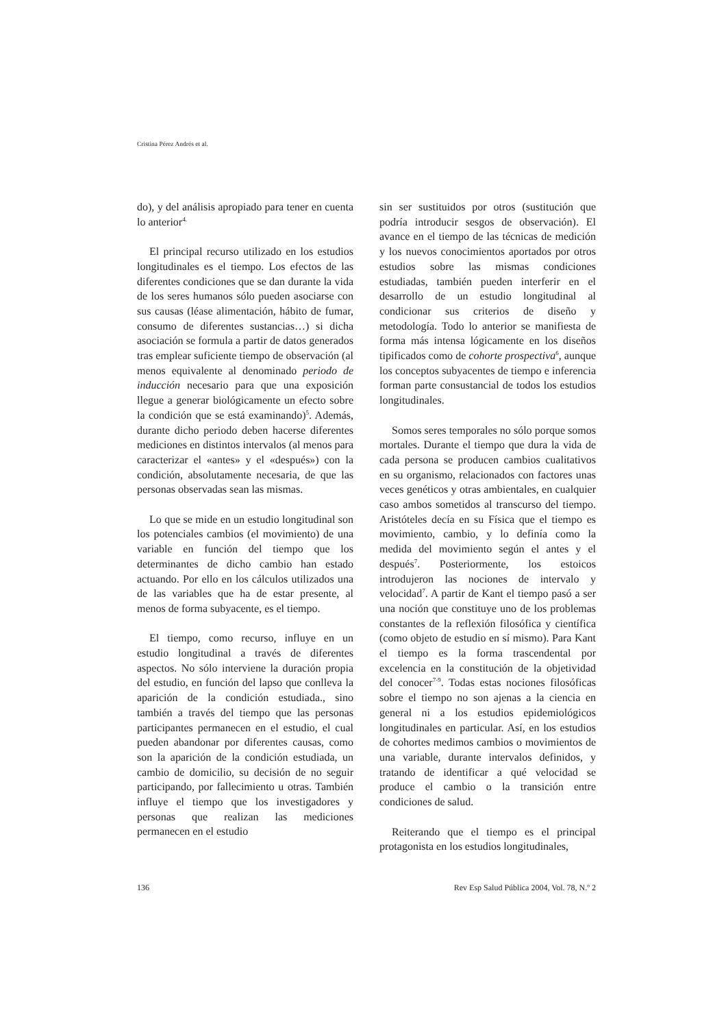Cristina Pérez Andrés et al.
do), y del análisis apropiado para tener en cuenta lo anterior<sup>4.</sup>
El principal recurso utilizado en los estudios longitudinales es el tiempo. Los efectos de las diferentes condiciones que se dan durante la vida de los seres humanos sólo pueden asociarse con sus causas (léase alimentación, hábito de fumar, consumo de diferentes sustancias…) si dicha asociación se formula a partir de datos generados tras emplear suficiente tiempo de observación (al menos equivalente al denominado periodo de inducción necesario para que una exposición llegue a generar biológicamente un efecto sobre la condición que se está examinando)<sup>5</sup>. Además, durante dicho periodo deben hacerse diferentes mediciones en distintos intervalos (al menos para caracterizar el «antes» y el «después») con la condición, absolutamente necesaria, de que las personas observadas sean las mismas.
Lo que se mide en un estudio longitudinal son los potenciales cambios (el movimiento) de una variable en función del tiempo que los determinantes de dicho cambio han estado actuando. Por ello en los cálculos utilizados una de las variables que ha de estar presente, al menos de forma subyacente, es el tiempo.
El tiempo, como recurso, influye en un estudio longitudinal a través de diferentes aspectos. No sólo interviene la duración propia del estudio, en función del lapso que conlleva la aparición de la condición estudiada., sino también a través del tiempo que las personas participantes permanecen en el estudio, el cual pueden abandonar por diferentes causas, como son la aparición de la condición estudiada, un cambio de domicilio, su decisión de no seguir participando, por fallecimiento u otras. También influye el tiempo que los investigadores y personas que realizan las mediciones permanecen en el estudio
sin ser sustituidos por otros (sustitución que podría introducir sesgos de observación). El avance en el tiempo de las técnicas de medición y los nuevos conocimientos aportados por otros estudios sobre las mismas condiciones estudiadas, también pueden interferir en el desarrollo de un estudio longitudinal al condicionar sus criterios de diseño y metodología. Todo lo anterior se manifiesta de forma más intensa lógicamente en los diseños tipificados como de cohorte prospectiva<sup>6</sup>, aunque los conceptos subyacentes de tiempo e inferencia forman parte consustancial de todos los estudios longitudinales.
Somos seres temporales no sólo porque somos mortales. Durante el tiempo que dura la vida de cada persona se producen cambios cualitativos en su organismo, relacionados con factores unas veces genéticos y otras ambientales, en cualquier caso ambos sometidos al transcurso del tiempo. Aristóteles decía en su Física que el tiempo es movimiento, cambio, y lo definía como la medida del movimiento según el antes y el después<sup>7</sup>. Posteriormente, los estoicos introdujeron las nociones de intervalo y velocidad<sup>7</sup>. A partir de Kant el tiempo pasó a ser una noción que constituye uno de los problemas constantes de la reflexión filosófica y científica (como objeto de estudio en sí mismo). Para Kant el tiempo es la forma trascendental por excelencia en la constitución de la objetividad del conocer<sup>7-9</sup>. Todas estas nociones filosóficas sobre el tiempo no son ajenas a la ciencia en general ni a los estudios epidemiológicos longitudinales en particular. Así, en los estudios de cohortes medimos cambios o movimientos de una variable, durante intervalos definidos, y tratando de identificar a qué velocidad se produce el cambio o la transición entre condiciones de salud.
Reiterando que el tiempo es el principal protagonista en los estudios longitudinales,
136 Rev Esp Salud Pública 2004, Vol. 78, N.º 2